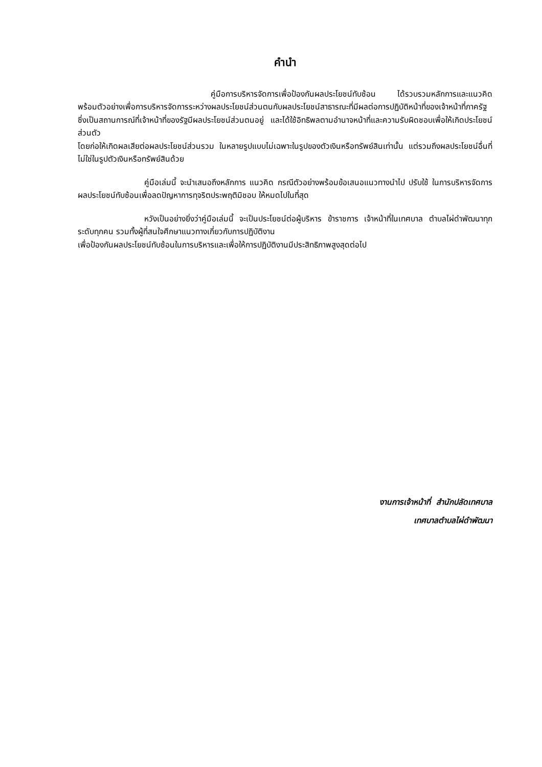คำนำ
คู่มือการบริหารจัดการเพื่อป้องกันผลประโยชน์ทับซ้อน ได้รวบรวมหลักการและแนวคิด พร้อมตัวอย่างเพื่อการบริหารจัดการระหว่างผลประโยชน์ส่วนตนกับผลประโยชน์สาธารณะที่มีผลต่อการปฏิบัติหน้าที่ของเจ้าหน้าที่ภาครัฐ ซึ่งเป็นสถานการณ์ที่เจ้าหน้าที่ของรัฐมีผลประโยชน์ส่วนตนอยู่ และได้ใช้อิทธิพลตามอำนาจหน้าที่และความรับผิดชอบเพื่อให้เกิดประโยชน์ส่วนตัว
โดยก่อให้เกิดผลเสียต่อผลประโยชน์ส่วนรวม ในหลายรูปแบบไม่เฉพาะในรูปของตัวเงินหรือทรัพย์สินเท่านั้น แต่รวมถึงผลประโยชน์อื่นที่ไม่ใช่ในรูปตัวเงินหรือทรัพย์สินด้วย
คู่มือเล่มนี้ จะนำเสนอถึงหลักการ แนวคิด กรณีตัวอย่างพร้อมข้อเสนอแนวทางนำไป ปรับใช้ ในการบริหารจัดการผลประโยชน์ทับซ้อนเพื่อลดปัญหาการทุจริตประพฤติมิชอบ ให้หมดไปในที่สุด
หวังเป็นอย่างยิ่งว่าคู่มือเล่มนี้ จะเป็นประโยชน์ต่อผู้บริหาร ข้าราชการ เจ้าหน้าที่ในเทศบาล ตำบลไผ่ดำพัฒนาทุกระดับทุกคน รวมทั้งผู้ที่สนใจศึกษาแนวทางเกี่ยวกับการปฏิบัติงาน
เพื่อป้องกันผลประโยชน์ทับซ้อนในการบริหารและเพื่อให้การปฏิบัติงานมีประสิทธิภาพสูงสุดต่อไป
งานการเจ้าหน้าที่ สำนักปลัดเทศบาล
เทศบาลตำบลไผ่ดำพัฒนา